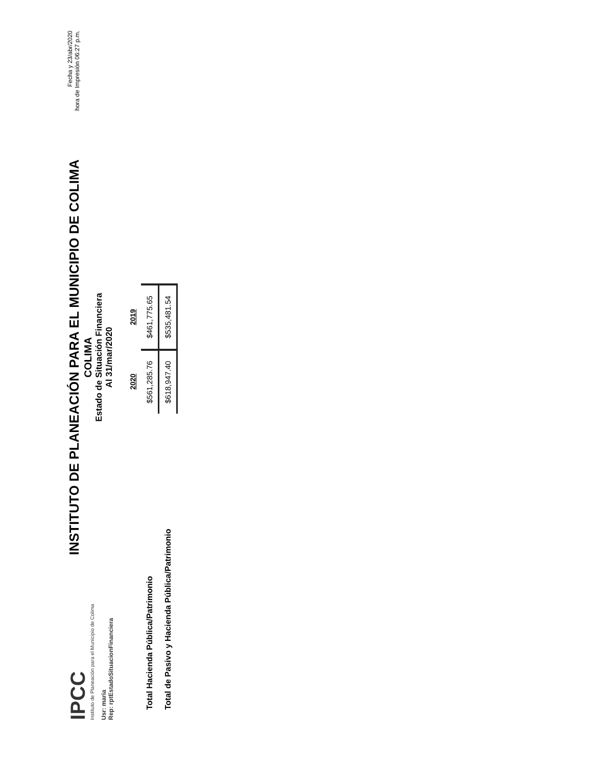IPCC
Instituto de Planeación para el Municipio de Colima
Usr: maria
Rep: rptEstadoSituacionFinanciera
INSTITUTO DE PLANEACIÓN PARA EL MUNICIPIO DE COLIMA
COLIMA
Estado de Situación Financiera
Al 31/mar/2020
Fecha y 23/abr/2020
hora de Impresión 06:27 p.m.
| | 2020 | 2019 |
| --- | --- | --- |
| Total Hacienda Pública/Patrimonio | $561,285.76 | $461,775.65 |
| Total de Pasivo y Hacienda Pública/Patrimonio | $618,947.40 | $535,481.54 |